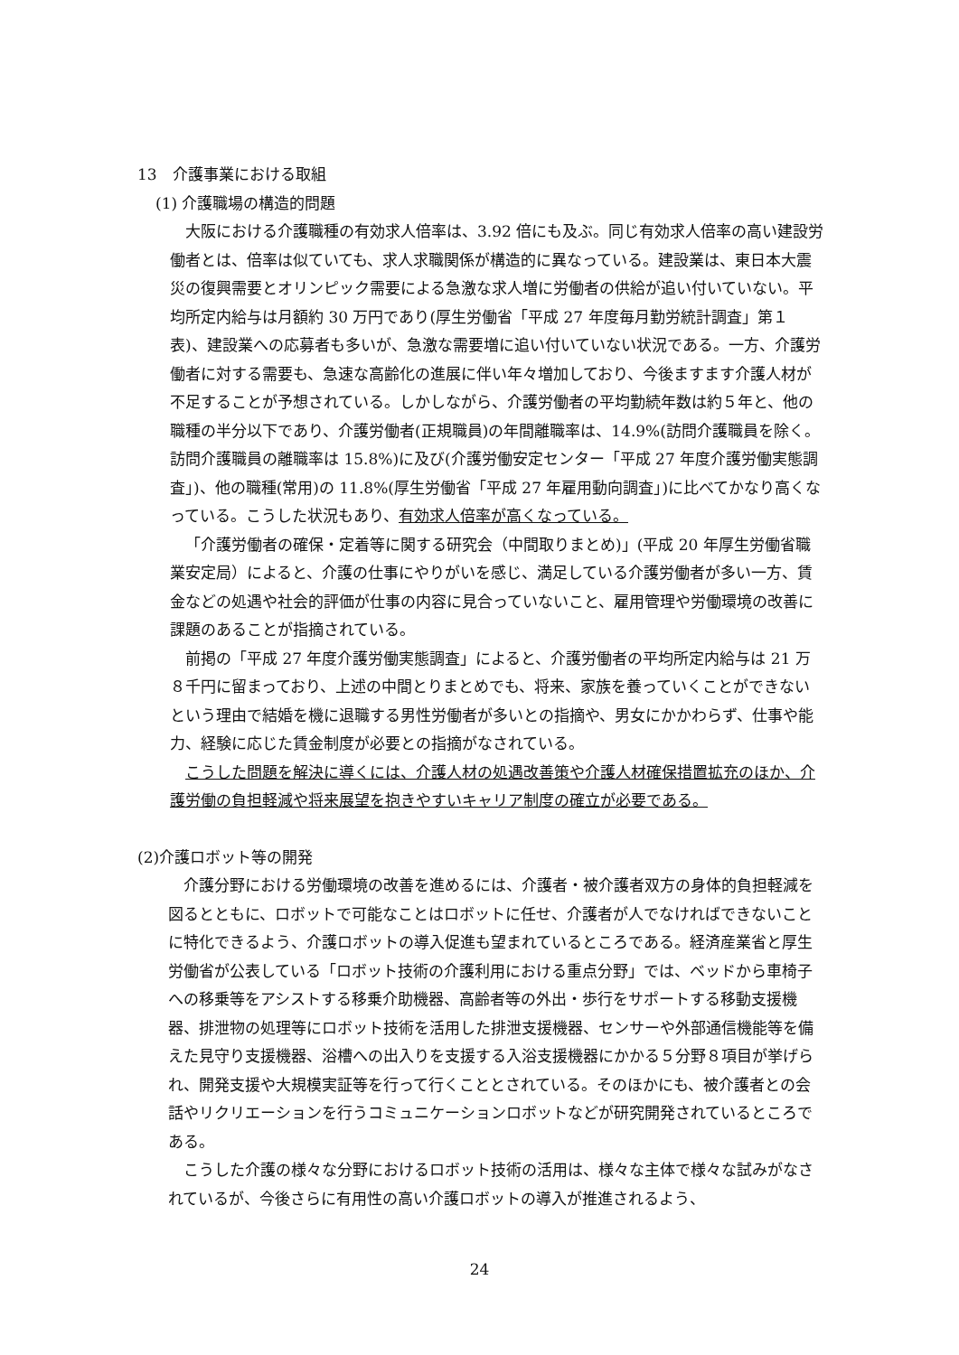13　介護事業における取組
(1) 介護職場の構造的問題
大阪における介護職種の有効求人倍率は、3.92 倍にも及ぶ。同じ有効求人倍率の高い建設労働者とは、倍率は似ていても、求人求職関係が構造的に異なっている。建設業は、東日本大震災の復興需要とオリンピック需要による急激な求人増に労働者の供給が追い付いていない。平均所定内給与は月額約 30 万円であり(厚生労働省「平成 27 年度毎月勤労統計調査」第１表)、建設業への応募者も多いが、急激な需要増に追い付いていない状況である。一方、介護労働者に対する需要も、急速な高齢化の進展に伴い年々増加しており、今後ますます介護人材が不足することが予想されている。しかしながら、介護労働者の平均勤続年数は約５年と、他の職種の半分以下であり、介護労働者(正規職員)の年間離職率は、14.9%(訪問介護職員を除く。訪問介護職員の離職率は 15.8%)に及び(介護労働安定センター「平成 27 年度介護労働実態調査」)、他の職種(常用)の 11.8%(厚生労働省「平成 27 年雇用動向調査」)に比べてかなり高くなっている。こうした状況もあり、有効求人倍率が高くなっている。
「介護労働者の確保・定着等に関する研究会（中間取りまとめ)」(平成 20 年厚生労働省職業安定局）によると、介護の仕事にやりがいを感じ、満足している介護労働者が多い一方、賃金などの処遇や社会的評価が仕事の内容に見合っていないこと、雇用管理や労働環境の改善に課題のあることが指摘されている。
前掲の「平成 27 年度介護労働実態調査」によると、介護労働者の平均所定内給与は 21 万８千円に留まっており、上述の中間とりまとめでも、将来、家族を養っていくことができないという理由で結婚を機に退職する男性労働者が多いとの指摘や、男女にかかわらず、仕事や能力、経験に応じた賃金制度が必要との指摘がなされている。
こうした問題を解決に導くには、介護人材の処遇改善策や介護人材確保措置拡充のほか、介護労働の負担軽減や将来展望を抱きやすいキャリア制度の確立が必要である。
(2)介護ロボット等の開発
介護分野における労働環境の改善を進めるには、介護者・被介護者双方の身体的負担軽減を図るとともに、ロボットで可能なことはロボットに任せ、介護者が人でなければできないことに特化できるよう、介護ロボットの導入促進も望まれているところである。経済産業省と厚生労働省が公表している「ロボット技術の介護利用における重点分野」では、ベッドから車椅子への移乗等をアシストする移乗介助機器、高齢者等の外出・歩行をサポートする移動支援機器、排泄物の処理等にロボット技術を活用した排泄支援機器、センサーや外部通信機能等を備えた見守り支援機器、浴槽への出入りを支援する入浴支援機器にかかる５分野８項目が挙げられ、開発支援や大規模実証等を行って行くこととされている。そのほかにも、被介護者との会話やリクリエーションを行うコミュニケーションロボットなどが研究開発されているところである。
こうした介護の様々な分野におけるロボット技術の活用は、様々な主体で様々な試みがなされているが、今後さらに有用性の高い介護ロボットの導入が推進されるよう、
24